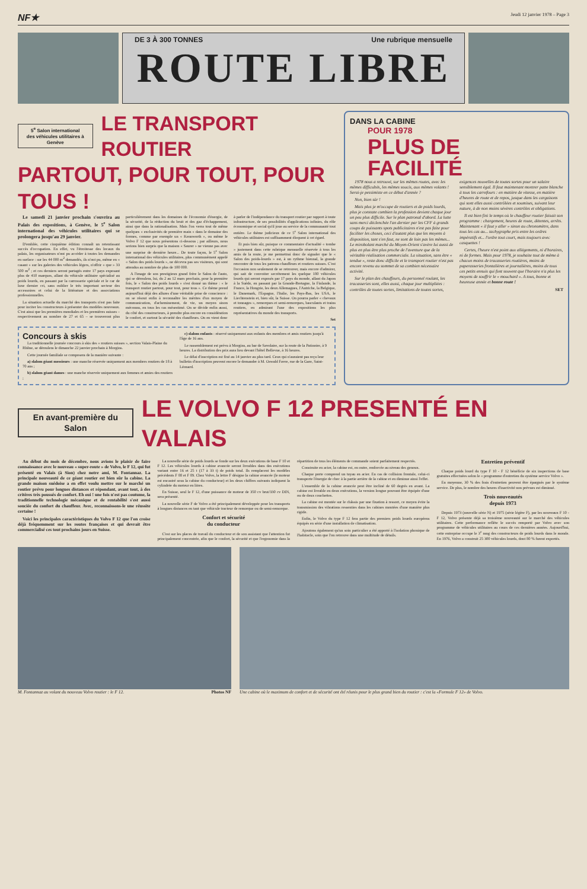NF★ Jeudi 12 janvier 1978 – Page 3
DE 3 À 300 TONNES Une rubrique mensuelle
ROUTE LIBRE
5<sup>e</sup> Salon international
des véhicules utilitaires à Genève
LE TRANSPORT ROUTIER
PARTOUT, POUR TOUT, POUR TOUS !
Le samedi 21 janvier prochain s'ouvrira au Palais des expositions, à Genève, le 5<sup>e</sup> Salon international des véhicules utilitaires qui se prolongera jusqu'au 29 janvier.
D'emblée, cette cinquième édition connaît un retentissant succès d'occupation. En effet, vu l'étroitesse des locaux du palais, les organisateurs n'ont pu accéder à toutes les demandes en surface : sur les 44 000 m<sup>2</sup> demandés, ils n'ont pu, même en « casant » sur les galeries des véhicules légers, n'offrir « que » 33 500 m<sup>2</sup> ; et ces derniers seront partagés entre 17 pays exposant plus de 410 marques, allant du véhicule utilitaire spécialisé au poids lourds, en passant par la carrosserie spéciale et le car de luxe dernier cri, sans oublier le très important secteur des accessoires et celui de la littérature et des associations professionnelles.
La situation actuelle du marché des transports n'est pas faite pour inciter les constructeurs à présenter des modèles nouveaux. C'est ainsi que les premières mondiales et les premières suisses – respectivement au nombre de 27 et 65 – se trouveront plus particulièrement dans les domaines de l'économie d'énergie, de la sécurité, de la réduction du bruit et des gaz d'échappement, ainsi que dans la rationalisation. Mais l'on verra tout de même quelques « exclusivités de première main » dans le domaine des formes, comme par exemple un « Kennworth », ou même le Volvo F 12 que nous présentons ci-dessous ; par ailleurs, nous serions bien surpris que la maison « Saurer » ne vienne pas avec une surprise de dernière heure... De toute façon, le 5<sup>e</sup> Salon international des véhicules utilitaires, plus communément appelé « Salon des poids lourds », ne décevra pas ses visiteurs, qui sont attendus au nombre de plus de 100 000.
A l'image de son prestigieux grand frère le Salon de l'auto, qui se déroulera, lui, du 2 au 12 mars prochain, pour la première fois, le « Salon des poids lourds » s'est donné un thème : « le transport routier partout, pour tout, pour tous ». Ce thème prend aujourd'hui déjà des allures d'une véritable prise de conscience : on se résout enfin à reconnaître les mérites d'un moyen de communication, d'acheminement, de vie, un moyen sinon méconnu, en tous les cas mésestimé. On se décide enfin aussi, du côté des constructeurs, à prendre plus encore en considération le confort, et surtout la sécurité des chauffeurs. On en vient donc à parler de l'indépendance du transport routier par rapport à toute infrastructure, de ses possibilités d'applications infinies, du rôle économique et social qu'il joue au service de la communauté tout entière. Le thème judicieux de ce 5<sup>e</sup> Salon international des véhicules utilitaires est suffisamment éloquent à cet égard.
Et puis bien sûr, puisque ce commentaire d'actualité « tombe » justement dans cette rubrique mensuelle réservée à tous les amis de la route, je me permettrai donc de signaler que le « Salon des poids-lourds » est, à un rythme biennal, la grande rencontre de tous les patrons-chauffeurs et routiers suisses. C'est l'occasion non seulement de se retrouver, mais encore d'admirer, qui sait de convoiter secrètement les quelque 180 véhicules lourds qui seront exposés par 17 pays du monde, allant du Japon à la Suède, en passant par la Grande-Bretagne, la Finlande, la France, la Hongrie, les deux Allemagnes, l'Autriche, la Belgique, le Danemark, l'Espagne, l'Italie, les Pays-Bas, les USA, le Liechtenstein et, bien sûr, la Suisse. On pourra parler « chevaux et tonnages », remorques et semi-remorques, basculants et trains routiers, en admirant l'une des expositions les plus représentatives du monde des transports.
Set
Concours à skis
La traditionnelle journée concours à skis des « routiers suisses », section Valais-Plaine du Rhône, se déroulera le dimanche 22 janvier prochain à Morgins.
Cette journée familiale se composera de la manière suivante :
a) slalom géant messieurs : une manche réservée uniquement aux membres routiers de 18 à 70 ans ;
b) slalom géant dames : une manche réservée uniquement aux femmes et amies des routiers ;
c) slalom enfants : réservé uniquement aux enfants des membres et amis routiers jusqu'à l'âge de 16 ans.
Le rassemblement est prévu à Morgins, au bar de Savolaire, sur la route de la Patinoire, à 9 heures. La distribution des prix aura lieu devant l'hôtel Bellevue, à 16 heures.
Le délai d'inscription est fixé au 14 janvier au plus tard. Ceux qui n'auraient pas reçu leur bulletin d'inscription peuvent encore le demander à M. Oswald Favre, rue de la Gare, Saint-Léonard.
DANS LA CABINE
POUR 1978
PLUS DE
FACILITÉ
1978 nous a retrouvé, sur les mêmes routes, avec les mêmes difficultés, les mêmes soucis, aux mêmes volants ! Serai-je pessimiste en ce début d'année ?
Non, bien sûr !
Mais plus je m'occupe de routiers et de poids lourds, plus je constate combien la profession devient chaque jour un peu plus difficile. Sur le plan patronal d'abord. La lutte sans merci déclenchée l'an dernier par les CFF à grands coups de puissants spots publicitaires n'est pas faite pour faciliter les choses, ceci d'autant plus que les moyens à disposition, tant s'en faut, ne sont de loin pas les mêmes... Le mirobolant marché du Moyen-Orient s'avère lui aussi de plus en plus être plus proche de l'aventure que de la véritable réalisation commerciale. La situation, sans être « tendue », reste donc difficile et le transport routier n'est pas encore revenu au sommet de sa combien nécessaire activité.
Sur le plan des chauffeurs, du personnel roulant, les tracasseries sont, elles aussi, chaque jour multipliées : contrôles de toutes sortes, limitations de toutes sortes, exigences nouvelles de toutes sortes pour un salaire sensiblement égal. Il faut maintenant montrer patte blanche à tous les carrefours : en matière de vitesse, en matière d'heures de route et de repos, jusque dans les cargaisons qui sont elles aussi contrôlées et soumises, suivant leur nature, à de non moins sévères contrôles et obligations.
Il est bien fini le temps où le chauffeur routier faisait son programme : chargement, heures de route, détentes, arrêts. Maintenant « il faut y aller » sinon au chronomètre, dans tous les cas au... tachygraphe pris entre les ordres impératifs et... l'ordre tout court, mais toujours avec casquettes !
Certes, l'heure n'est point aux allégements, ni d'horaires, ni de formes. Mais pour 1978, je souhaite tout de même à chacun moins de tracasseries routières, moins de paperasseries frontalières et journalières, moins de tous ces petits ennuis qui font souvent que l'horaire n'a plus les moyens de souffrir le « mouchard ». A tous, bonne et heureuse année et bonne route !
SET
En avant-première du Salon
LE VOLVO F 12 PRESENTÉ EN VALAIS
Au début du mois de décembre, nous avions le plaisir de faire connaissance avec le nouveau « super-route » de Volvo, le F 12, qui fut présenté en Valais (à Sion) chez notre ami, M. Fontannaz. La principale nouveauté de ce géant routier est bien sûr la cabine. La grande maison suédoise a en effet voulu mettre sur le marché un routier prévu pour longues distances et répondant, avant tout, à des critères très poussés de confort. Eh oui ! une fois n'est pas coutume, la traditionnelle technologie mécanique et de rentabilité s'est aussi souciée du confort du chauffeur. Avec, reconnaissons-le une réussite certaine !
Voici les principales caractéristiques du Volvo F 12 que l'on croise déjà fréquemment sur les routes françaises et qui devrait être commercialisé ces tout prochains jours en Suisse.
La nouvelle série de poids lourds se fonde sur les deux exécutions de base F 10 et F 12. Les véhicules lourds à cabine avancée seront livrables dans des exécutions variant entre 16 et 25 t (17 à 33 t) de poids total. Ils remplacent les modèles précédents F 88 et F 89. Chez Volvo, la lettre F désigne la cabine avancée (le moteur est encastré sous la cabine du conducteur) et les deux chiffres suivants indiquent la cylindrée du moteur en litres.
En Suisse, seul le F 12, d'une puissance de moteur de 350 cv brut/330 cv DIN, sera présenté.
La nouvelle série F de Volvo a été principalement développée pour les transports à longues distances en tant que véhicule tracteur de remorque ou de semi-remorque.
Confort et sécurité
du conducteur
C'est sur les places de travail du conducteur et de son assistant que l'attention fut principalement concentrée, afin que le confort, la sécurité et que l'ergonomie dans la répartition de tous les éléments de commande soient parfaitement respectés.
Construite en acier, la cabine est, en outre, renforcée au niveau des genoux.
Chaque porte comprend un tuyau en acier. En cas de collision frontale, celui-ci transporte l'énergie de choc à la partie arrière de la cabine et en diminue ainsi l'effet.
L'ensemble de la cabine avancée peut être incliné de 60 degrés en avant. La cabine est livrable en deux exécutions, la version longue pouvant être équipée d'une ou de deux couchettes.
La cabine est montée sur le châssis par une fixation à ressort, ce moyen évite la transmission des vibrations ressenties dans les cabines montées d'une manière plus rigide.
Enfin, le Volvo du type F 12 fera partie des premiers poids lourds européens équipés en série d'une installation de climatisation.
Ajoutons également qu'un soin particulier a été apporté à l'isolation phonique de l'habitacle, soin que l'on retrouve dans une multitude de détails.
Entretien préventif
Chaque poids lourd du type F 10 - F 12 bénéficie de six inspections de base gratuites effectuées selon le « programme d'entretien du système service Volvo ».
En moyenne, 30 % des frais d'entretien peuvent être épargnés par le système service. De plus, le nombre des heures d'inactivité non prévues est diminué.
Trois nouveautés
depuis 1973
Depuis 1973 (nouvelle série N) et 1975 (série légère F), par les nouveaux F 10 - F 12, Volvo présente déjà sa troisième nouveauté sur le marché des véhicules utilitaires. Cette performance reflète le succès remporté par Volvo avec son programme de véhicules utilitaires au cours de ces dernières années. Aujourd'hui, cette entreprise occupe le 3<sup>e</sup> rang des constructeurs de poids lourds dans le monde. En 1976, Volvo a construit 25 300 véhicules lourds, dont 80 % furent exportés.
M. Fontannaz au volant du nouveau Volvo routier : le F 12. Photos NF Une cabine où le maximum de confort et de sécurité ont été réunis pour le plus grand bien du routier : c'est la «Formule F 12» de Volvo.